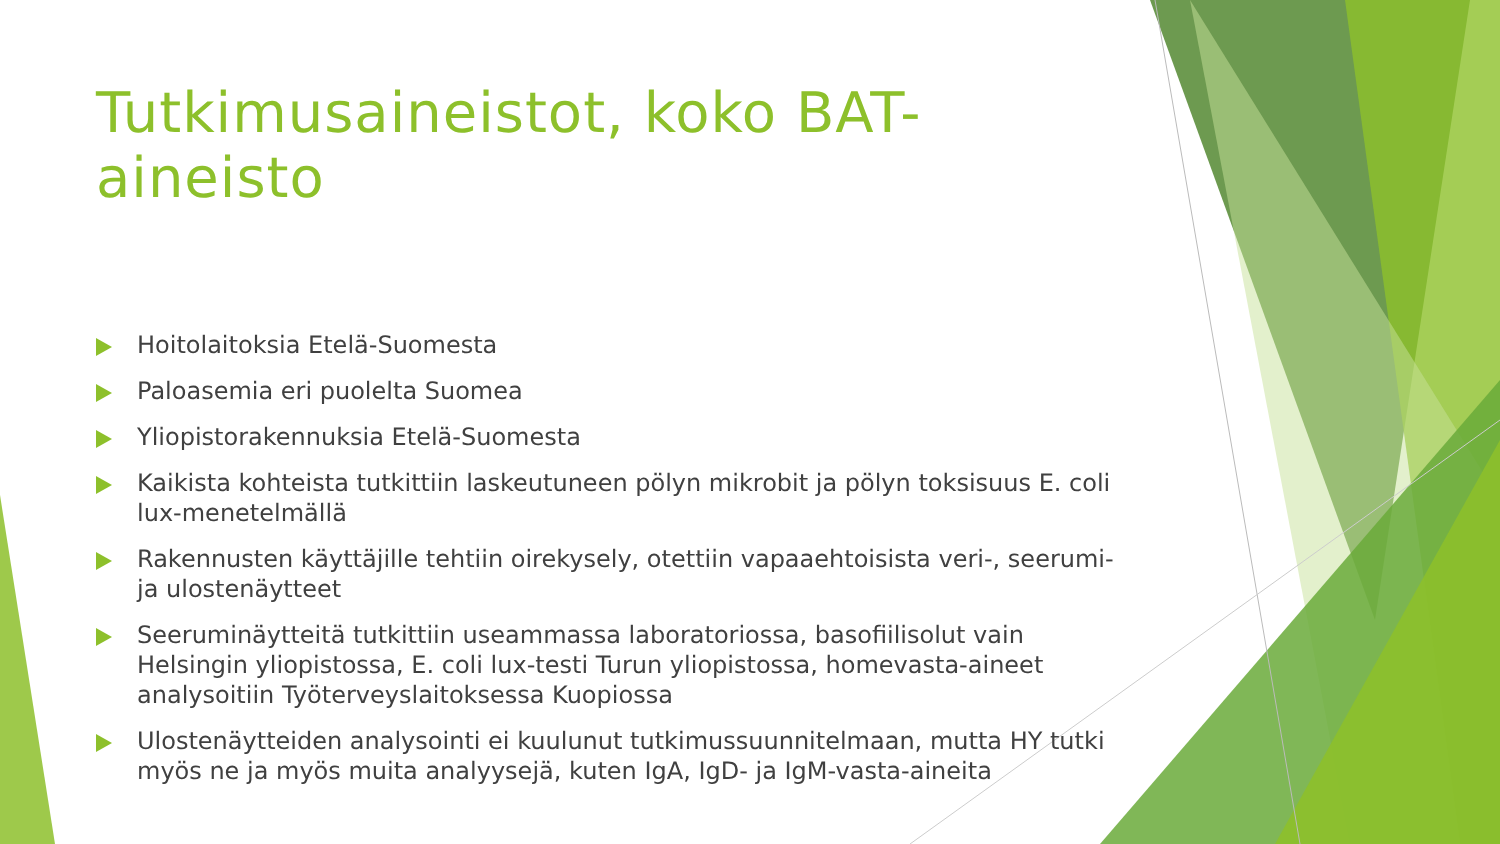Tutkimusaineistot, koko BAT-aineisto
Hoitolaitoksia Etelä-Suomesta
Paloasemia eri puolelta Suomea
Yliopistorakennuksia Etelä-Suomesta
Kaikista kohteista tutkittiin laskeutuneen pölyn mikrobit ja pölyn toksisuus E. coli lux-menetelmällä
Rakennusten käyttäjille tehtiin oirekysely, otettiin vapaaehtoisista veri-, seerumi- ja ulostenäytteet
Seeruminäytteitä tutkittiin useammassa laboratoriossa, basofiilisolut vain Helsingin yliopistossa, E. coli lux-testi Turun yliopistossa, homevasta-aineet analysoitiin Työterveyslaitoksessa Kuopiossa
Ulostenäytteiden analysointi ei kuulunut tutkimussuunnitelmaan, mutta HY tutki myös ne ja myös muita analyysejä, kuten IgA, IgD- ja IgM-vasta-aineita